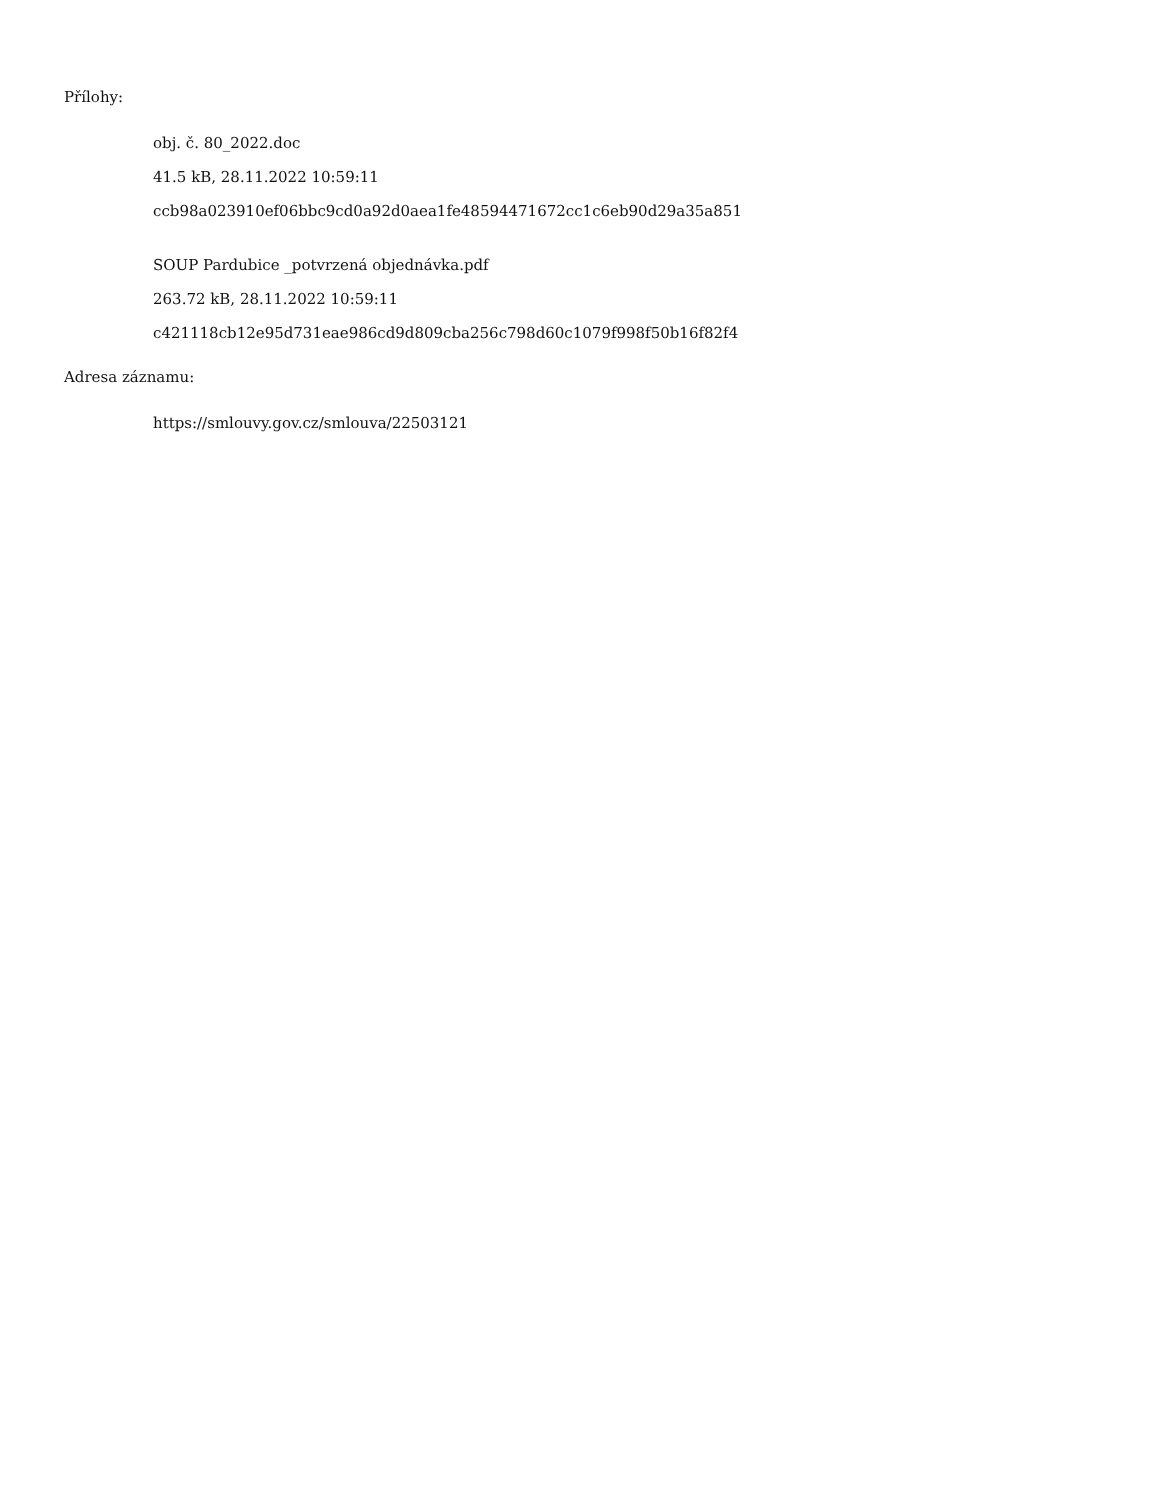Přílohy:
obj. č. 80_2022.doc
41.5 kB, 28.11.2022 10:59:11
ccb98a023910ef06bbc9cd0a92d0aea1fe48594471672cc1c6eb90d29a35a851
SOUP Pardubice _potvrzená objednávka.pdf
263.72 kB, 28.11.2022 10:59:11
c421118cb12e95d731eae986cd9d809cba256c798d60c1079f998f50b16f82f4
Adresa záznamu:
https://smlouvy.gov.cz/smlouva/22503121